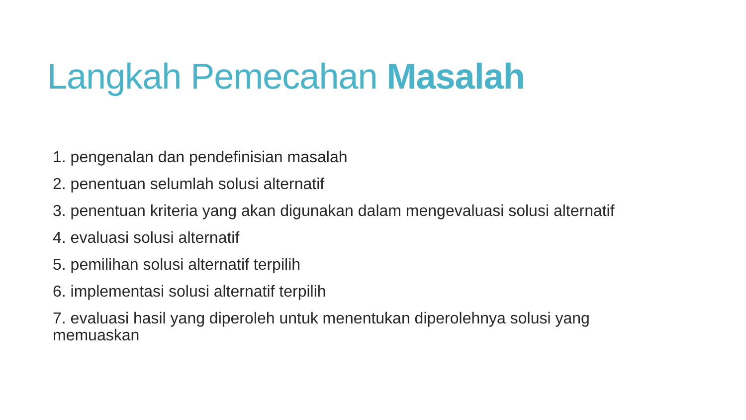Langkah Pemecahan Masalah
1. pengenalan dan pendefinisian masalah
2. penentuan selumlah solusi alternatif
3. penentuan kriteria yang akan digunakan dalam mengevaluasi solusi alternatif
4. evaluasi solusi alternatif
5. pemilihan solusi alternatif terpilih
6. implementasi solusi alternatif terpilih
7. evaluasi hasil yang diperoleh untuk menentukan diperolehnya solusi yang memuaskan